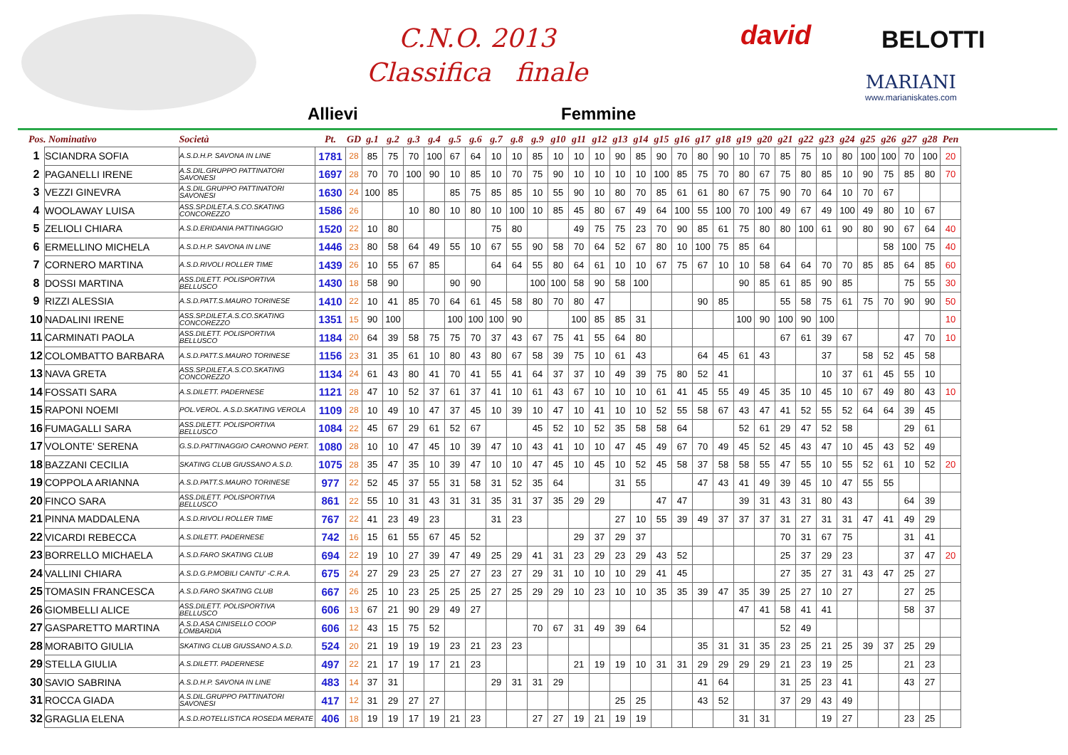C.N.O. 2013
Classifica finale
david BELOTTI
MARIANI
www.marianiskates.com
Allievi Femmine
| Pos. Nominativo | | Società | Pt. | GD | g.1 | g.2 | g.3 | g.4 | g.5 | g.6 | g.7 | g.8 | g.9 | g10 | g11 | g12 | g13 | g14 | g15 | g16 | g17 | g18 | g19 | g20 | g21 | g22 | g23 | g24 | g25 | g26 | g27 | g28 | Pen |
| --- | --- | --- | --- | --- | --- | --- | --- | --- | --- | --- | --- | --- | --- | --- | --- | --- | --- | --- | --- | --- | --- | --- | --- | --- | --- | --- | --- | --- | --- | --- | --- | --- | --- |
| 1 | SCIANDRA SOFIA | A.S.D.H.P. SAVONA IN LINE | 1781 | 28 | 85 | 75 | 70 | 100 | 67 | 64 | 10 | 10 | 85 | 10 | 10 | 10 | 90 | 85 | 90 | 70 | 80 | 90 | 10 | 70 | 85 | 75 | 10 | 80 | 100 | 100 | 70 | 100 | 20 |
| 2 | PAGANELLI IRENE | A.S.DIL.GRUPPO PATTINATORI SAVONESI | 1697 | 28 | 70 | 70 | 100 | 90 | 10 | 85 | 10 | 70 | 75 | 90 | 10 | 10 | 10 | 10 | 100 | 85 | 75 | 70 | 80 | 67 | 75 | 80 | 85 | 10 | 90 | 75 | 85 | 80 | 70 |
| 3 | VEZZI GINEVRA | A.S.DIL.GRUPPO PATTINATORI SAVONESI | 1630 | 24 | 100 | 85 | | | 85 | 75 | 85 | 85 | 10 | 55 | 90 | 10 | 80 | 70 | 85 | 61 | 61 | 80 | 67 | 75 | 90 | 70 | 64 | 10 | 70 | 67 | | | |
| 4 | WOOLAWAY LUISA | ASS.SP.DILET.A.S.CO.SKATING CONCOREZZO | 1586 | 26 | | | 10 | 80 | 10 | 80 | 10 | 100 | 10 | 85 | 45 | 80 | 67 | 49 | 64 | 100 | 55 | 100 | 70 | 100 | 49 | 67 | 49 | 100 | 49 | 80 | 10 | 67 | |
| 5 | ZELIOLI CHIARA | A.S.D.ERIDANIA PATTINAGGIO | 1520 | 22 | 10 | 80 | | | | | 75 | 80 | | | 49 | 75 | 75 | 23 | 70 | 90 | 85 | 61 | 75 | 80 | 80 | 100 | 61 | 90 | 80 | 90 | 67 | 64 | 40 |
| 6 | ERMELLINO MICHELA | A.S.D.H.P. SAVONA IN LINE | 1446 | 23 | 80 | 58 | 64 | 49 | 55 | 10 | 67 | 55 | 90 | 58 | 70 | 64 | 52 | 67 | 80 | 10 | 100 | 75 | 85 | 64 | | | | | | 58 | 100 | 75 | 40 |
| 7 | CORNERO MARTINA | A.S.D.RIVOLI ROLLER TIME | 1439 | 26 | 10 | 55 | 67 | 85 | | | 64 | 64 | 55 | 80 | 64 | 61 | 10 | 10 | 67 | 75 | 67 | 10 | 10 | 58 | 64 | 64 | 70 | 70 | 85 | 85 | 64 | 85 | 60 |
| 8 | DOSSI MARTINA | ASS.DILETT. POLISPORTIVA BELLUSCO | 1430 | 18 | 58 | 90 | | | 90 | 90 | | | 100 | 100 | 58 | 90 | 58 | 100 | | | | | 90 | 85 | 61 | 85 | 90 | 85 | | | 75 | 55 | 30 |
| 9 | RIZZI ALESSIA | A.S.D.PATT.S.MAURO TORINESE | 1410 | 22 | 10 | 41 | 85 | 70 | 64 | 61 | 45 | 58 | 80 | 70 | 80 | 47 | | | | | 90 | 85 | | | 55 | 58 | 75 | 61 | 75 | 70 | 90 | 90 | 50 |
| 10 | NADALINI IRENE | ASS.SP.DILET.A.S.CO.SKATING CONCOREZZO | 1351 | 15 | 90 | 100 | | | 100 | 100 | 100 | 90 | | | 100 | 85 | 85 | 31 | | | | | 100 | 90 | 100 | 90 | 100 | | | | | | 10 |
| 11 | CARMINATI PAOLA | ASS.DILETT. POLISPORTIVA BELLUSCO | 1184 | 20 | 64 | 39 | 58 | 75 | 75 | 70 | 37 | 43 | 67 | 75 | 41 | 55 | 64 | 80 | | | | | | | 67 | 61 | 39 | 67 | | | 47 | 70 | 10 |
| 12 | COLOMBATTO BARBARA | A.S.D.PATT.S.MAURO TORINESE | 1156 | 23 | 31 | 35 | 61 | 10 | 80 | 43 | 80 | 67 | 58 | 39 | 75 | 10 | 61 | 43 | | | 64 | 45 | 61 | 43 | | | 37 | | 58 | 52 | 45 | 58 | |
| 13 | NAVA GRETA | ASS.SP.DILET.A.S.CO.SKATING CONCOREZZO | 1134 | 24 | 61 | 43 | 80 | 41 | 70 | 41 | 55 | 41 | 64 | 37 | 37 | 10 | 49 | 39 | 75 | 80 | 52 | 41 | | | | | 10 | 37 | 61 | 45 | 55 | 10 | |
| 14 | FOSSATI SARA | A.S.DILETT. PADERNESE | 1121 | 28 | 47 | 10 | 52 | 37 | 61 | 37 | 41 | 10 | 61 | 43 | 67 | 10 | 10 | 10 | 61 | 41 | 45 | 55 | 49 | 45 | 35 | 10 | 45 | 10 | 67 | 49 | 80 | 43 | 10 |
| 15 | RAPONI NOEMI | POL.VEROL. A.S.D.SKATING VEROLA | 1109 | 28 | 10 | 49 | 10 | 47 | 37 | 45 | 10 | 39 | 10 | 47 | 10 | 41 | 10 | 10 | 52 | 55 | 58 | 67 | 43 | 47 | 41 | 52 | 55 | 52 | 64 | 64 | 39 | 45 | |
| 16 | FUMAGALLI SARA | ASS.DILETT. POLISPORTIVA BELLUSCO | 1084 | 22 | 45 | 67 | 29 | 61 | 52 | 67 | | | 45 | 52 | 10 | 52 | 35 | 58 | 58 | 64 | | | 52 | 61 | 29 | 47 | 52 | 58 | | | 29 | 61 | |
| 17 | VOLONTE' SERENA | G.S.D.PATTINAGGIO CARONNO PERT. | 1080 | 28 | 10 | 10 | 47 | 45 | 10 | 39 | 47 | 10 | 43 | 41 | 10 | 10 | 47 | 45 | 49 | 67 | 70 | 49 | 45 | 52 | 45 | 43 | 47 | 10 | 45 | 43 | 52 | 49 | |
| 18 | BAZZANI CECILIA | SKATING CLUB GIUSSANO A.S.D. | 1075 | 28 | 35 | 47 | 35 | 10 | 39 | 47 | 10 | 10 | 47 | 45 | 10 | 45 | 10 | 52 | 45 | 58 | 37 | 58 | 58 | 55 | 47 | 55 | 10 | 55 | 52 | 61 | 10 | 52 | 20 |
| 19 | COPPOLA ARIANNA | A.S.D.PATT.S.MAURO TORINESE | 977 | 22 | 52 | 45 | 37 | 55 | 31 | 58 | 31 | 52 | 35 | 64 | | | 31 | 55 | | | 47 | 43 | 41 | 49 | 39 | 45 | 10 | 47 | 55 | 55 | | | |
| 20 | FINCO SARA | ASS.DILETT. POLISPORTIVA BELLUSCO | 861 | 22 | 55 | 10 | 31 | 43 | 31 | 31 | 35 | 31 | 37 | 35 | 29 | 29 | | | 47 | 47 | | | 39 | 31 | 43 | 31 | 80 | 43 | | | 64 | 39 | |
| 21 | PINNA MADDALENA | A.S.D.RIVOLI ROLLER TIME | 767 | 22 | 41 | 23 | 49 | 23 | | | 31 | 23 | | | | | 27 | 10 | 55 | 39 | 49 | 37 | 37 | 37 | 31 | 27 | 31 | 31 | 47 | 41 | 49 | 29 | |
| 22 | VICARDI REBECCA | A.S.DILETT. PADERNESE | 742 | 16 | 15 | 61 | 55 | 67 | 45 | 52 | | | | | 29 | 37 | 29 | 37 | | | | | | | 70 | 31 | 67 | 75 | | | 31 | 41 | |
| 23 | BORRELLO MICHAELA | A.S.D.FARO SKATING CLUB | 694 | 22 | 19 | 10 | 27 | 39 | 47 | 49 | 25 | 29 | 41 | 31 | 23 | 29 | 23 | 29 | 43 | 52 | | | | | 25 | 37 | 29 | 23 | | | 37 | 47 | 20 |
| 24 | VALLINI CHIARA | A.S.D.G.P.MOBILI CANTU' -C.R.A. | 675 | 24 | 27 | 29 | 23 | 25 | 27 | 27 | 23 | 27 | 29 | 31 | 10 | 10 | 10 | 29 | 41 | 45 | | | | | 27 | 35 | 27 | 31 | 43 | 47 | 25 | 27 | |
| 25 | TOMASIN FRANCESCA | A.S.D.FARO SKATING CLUB | 667 | 26 | 25 | 10 | 23 | 25 | 25 | 25 | 27 | 25 | 29 | 29 | 10 | 23 | 10 | 10 | 35 | 35 | 39 | 47 | 35 | 39 | 25 | 27 | 10 | 27 | | | 27 | 25 | |
| 26 | GIOMBELLI ALICE | ASS.DILETT. POLISPORTIVA BELLUSCO | 606 | 13 | 67 | 21 | 90 | 29 | 49 | 27 | | | | | | | | | | | | | 47 | 41 | 58 | 41 | 41 | | | | 58 | 37 | |
| 27 | GASPARETTO MARTINA | A.S.D.ASA CINISELLO COOP LOMBARDIA | 606 | 12 | 43 | 15 | 75 | 52 | | | | | 70 | 67 | 31 | 49 | 39 | 64 | | | | | | | 52 | 49 | | | | | | | |
| 28 | MORABITO GIULIA | SKATING CLUB GIUSSANO A.S.D. | 524 | 20 | 21 | 19 | 19 | 19 | 23 | 21 | 23 | 23 | | | | | | | | | 35 | 31 | 31 | 35 | 23 | 25 | 21 | 25 | 39 | 37 | 25 | 29 | |
| 29 | STELLA GIULIA | A.S.DILETT. PADERNESE | 497 | 22 | 21 | 17 | 19 | 17 | 21 | 23 | | | | | 21 | 19 | 19 | 10 | 31 | 31 | 29 | 29 | 29 | 29 | 21 | 23 | 19 | 25 | | | 21 | 23 | |
| 30 | SAVIO SABRINA | A.S.D.H.P. SAVONA IN LINE | 483 | 14 | 37 | 31 | | | | | 29 | 31 | 31 | 29 | | | | | | | 41 | 64 | | | 31 | 25 | 23 | 41 | | | 43 | 27 | |
| 31 | ROCCA GIADA | A.S.DIL.GRUPPO PATTINATORI SAVONESI | 417 | 12 | 31 | 29 | 27 | 27 | | | | | | | | | 25 | 25 | | | 43 | 52 | | | 37 | 29 | 43 | 49 | | | | | |
| 32 | GRAGLIA ELENA | A.S.D.ROTELLISTICA ROSEDA MERATE | 406 | 18 | 19 | 19 | 17 | 19 | 21 | 23 | | | 27 | 27 | 19 | 21 | 19 | 19 | | | | | 31 | 31 | | | 19 | 27 | | | 23 | 25 | |